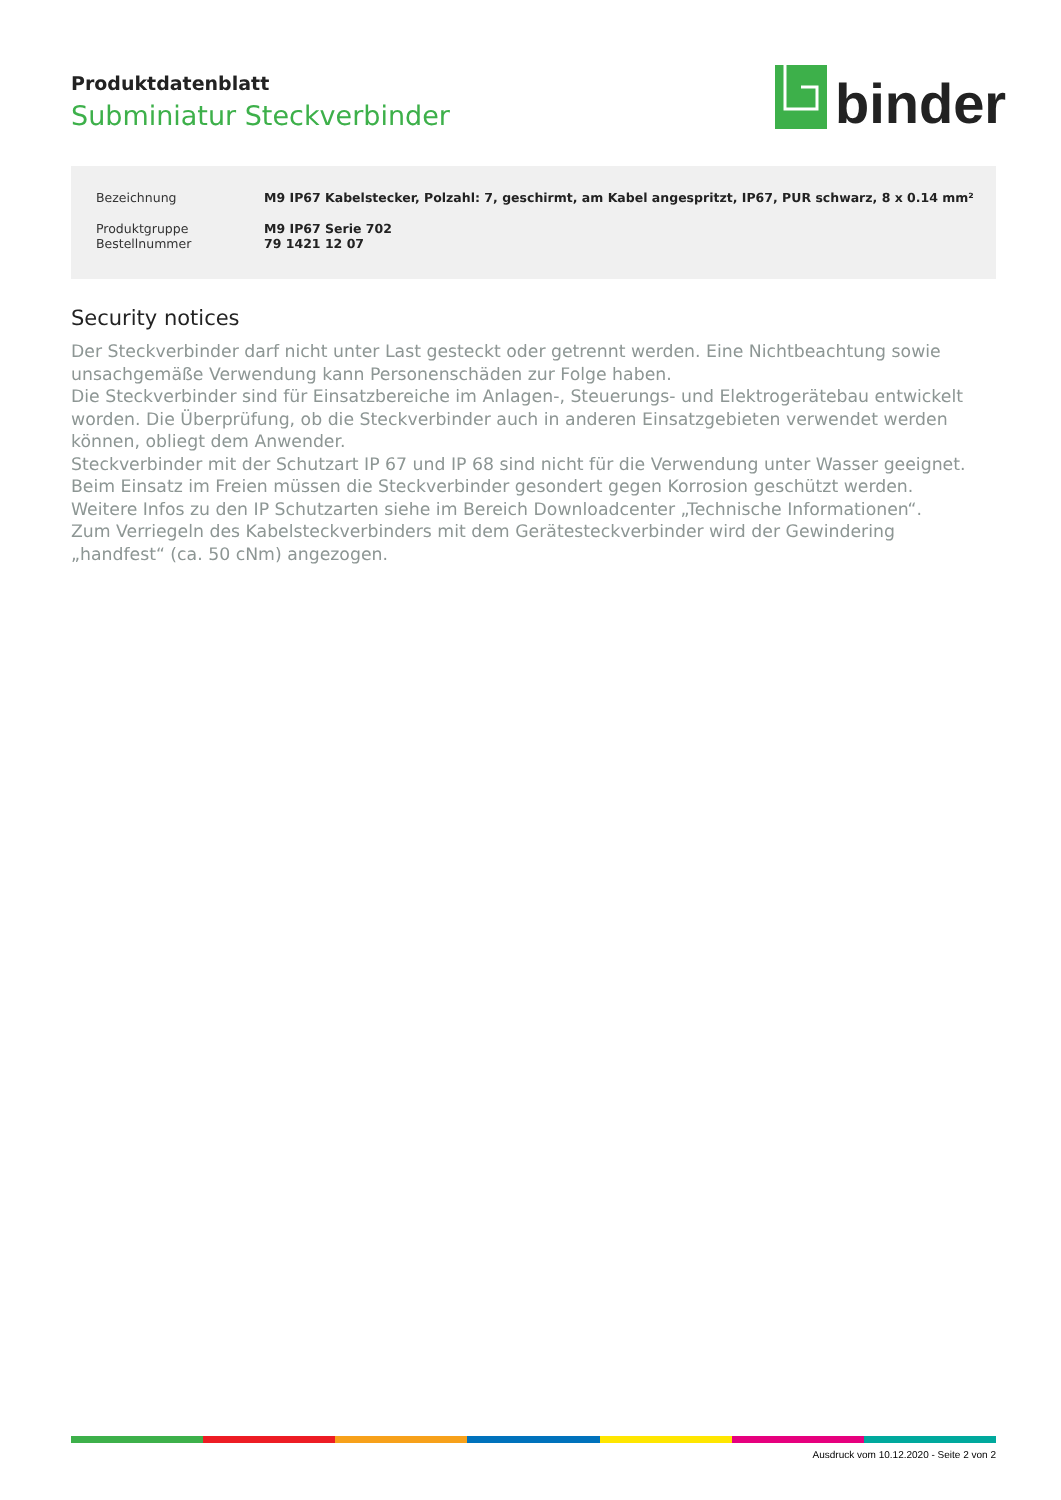Produktdatenblatt
Subminiatur Steckverbinder
binder
| Bezeichnung | M9 IP67 Kabelstecker, Polzahl: 7, geschirmt, am Kabel angespritzt, IP67, PUR schwarz, 8 x 0.14 mm² |
| Produktgruppe | M9 IP67 Serie 702 |
| Bestellnummer | 79 1421 12 07 |
Security notices
Der Steckverbinder darf nicht unter Last gesteckt oder getrennt werden. Eine Nichtbeachtung sowie unsachgemäße Verwendung kann Personenschäden zur Folge haben.
Die Steckverbinder sind für Einsatzbereiche im Anlagen-, Steuerungs- und Elektrogerätebau entwickelt worden. Die Überprüfung, ob die Steckverbinder auch in anderen Einsatzgebieten verwendet werden können, obliegt dem Anwender.
Steckverbinder mit der Schutzart IP 67 und IP 68 sind nicht für die Verwendung unter Wasser geeignet. Beim Einsatz im Freien müssen die Steckverbinder gesondert gegen Korrosion geschützt werden. Weitere Infos zu den IP Schutzarten siehe im Bereich Downloadcenter „Technische Informationen“.
Zum Verriegeln des Kabelsteckverbinders mit dem Gerätesteckverbinder wird der Gewindering „handfest“ (ca. 50 cNm) angezogen.
Ausdruck vom 10.12.2020 - Seite 2 von 2